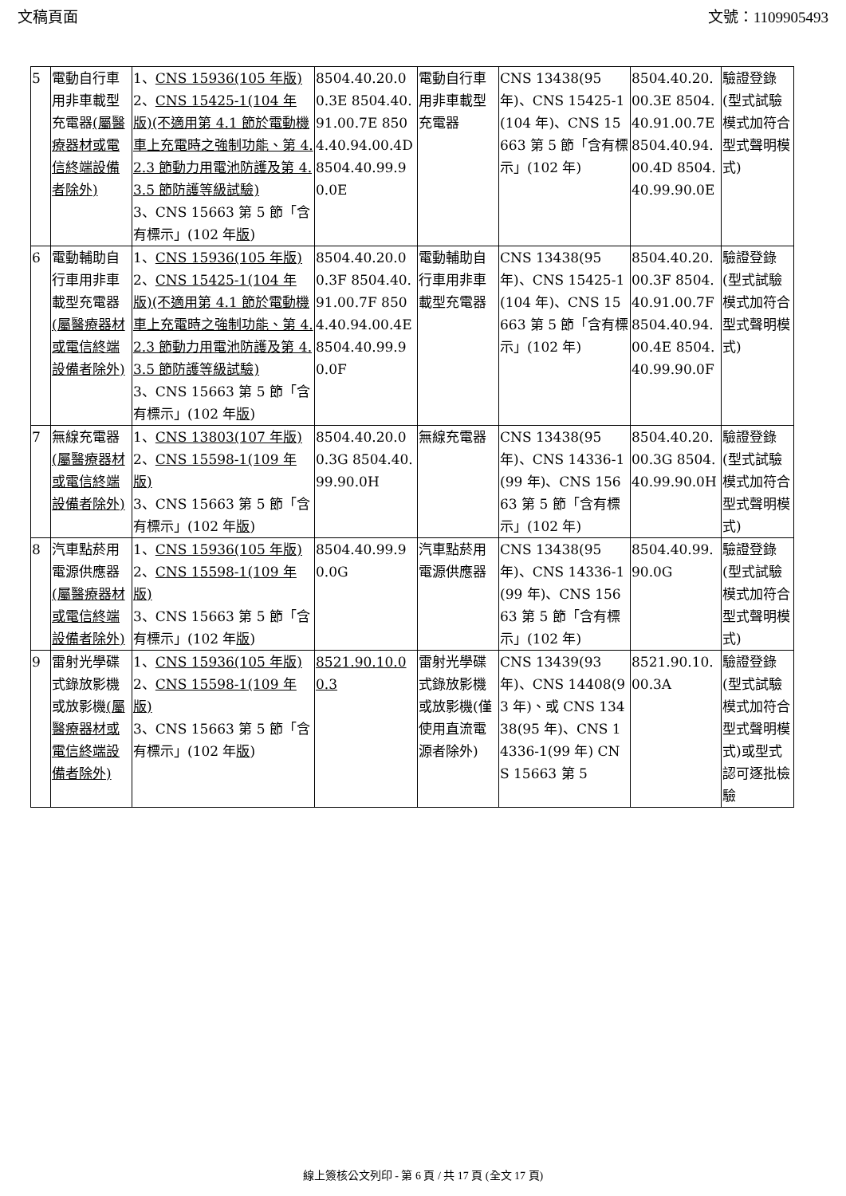文稿頁面 文號：1109905493
| 5 | 電動自行車用非車載型充電器 (屬醫療器材或電信終端設備者除外) | 1、 CNS 15936(105 年版) 2、 CNS 15425-1(104 年版)(不適用第 4.1 節於電動機車上充電時之強制功能、第 4.2.3 節動力用電池防護及第 4.3.5 節防護等級試驗) 3、CNS 15663 第 5 節「含有標示」(102 年 版 ) | 8504.40.20.00.3E 8504.40.91.00.7E 8504.40.94.00.4D 8504.40.99.90.0E | 電動自行車用非車載型充電器 | CNS 13438(95 年)、CNS 15425-1(104 年)、CNS 15663 第 5 節「含有標示」(102 年) | 8504.40.20.00.3E 8504.40.91.00.7E 8504.40.94.00.4D 8504.40.99.90.0E | 驗證登錄(型式試驗模式加符合型式聲明模式) |
| 6 | 電動輔助自行車用非車載型充電器 (屬醫療器材或電信終端設備者除外) | 1、 CNS 15936(105 年版) 2、 CNS 15425-1(104 年版)(不適用第 4.1 節於電動機車上充電時之強制功能、第 4.2.3 節動力用電池防護及第 4.3.5 節防護等級試驗) 3、CNS 15663 第 5 節「含有標示」(102 年 版 ) | 8504.40.20.00.3F 8504.40.91.00.7F 8504.40.94.00.4E 8504.40.99.90.0F | 電動輔助自行車用非車載型充電器 | CNS 13438(95 年)、CNS 15425-1(104 年)、CNS 15663 第 5 節「含有標示」(102 年) | 8504.40.20.00.3F 8504.40.91.00.7F 8504.40.94.00.4E 8504.40.99.90.0F | 驗證登錄(型式試驗模式加符合型式聲明模式) |
| 7 | 無線充電器 (屬醫療器材或電信終端設備者除外) | 1、 CNS 13803(107 年版) 2、 CNS 15598-1(109 年版) 3、CNS 15663 第 5 節「含有標示」(102 年 版 ) | 8504.40.20.00.3G 8504.40.99.90.0H | 無線充電器 | CNS 13438(95 年)、CNS 14336-1(99 年)、CNS 15663 第 5 節「含有標示」(102 年) | 8504.40.20.00.3G 8504.40.99.90.0H | 驗證登錄(型式試驗模式加符合型式聲明模式) |
| 8 | 汽車點菸用電源供應器 (屬醫療器材或電信終端設備者除外) | 1、 CNS 15936(105 年版) 2、 CNS 15598-1(109 年版) 3、CNS 15663 第 5 節「含有標示」(102 年 版 ) | 8504.40.99.90.0G | 汽車點菸用電源供應器 | CNS 13438(95 年)、CNS 14336-1(99 年)、CNS 15663 第 5 節「含有標示」(102 年) | 8504.40.99.90.0G | 驗證登錄(型式試驗模式加符合型式聲明模式) |
| 9 | 雷射光學碟式錄放影機或放影機 (屬醫療器材或電信終端設備者除外) | 1、 CNS 15936(105 年版) 2、 CNS 15598-1(109 年版) 3、CNS 15663 第 5 節「含有標示」(102 年 版 ) | 8521.90.10.00.3 | 雷射光學碟式錄放影機或放影機(僅使用直流電源者除外) | CNS 13439(93 年)、CNS 14408(93 年)、或 CNS 13438(95 年)、CNS 14336-1(99 年) CNS 15663 第 5 | 8521.90.10.00.3A | 驗證登錄(型式試驗模式加符合型式聲明模式)或型式認可逐批檢驗 |
線上簽核公文列印 - 第 6 頁 / 共 17 頁 (全文 17 頁)